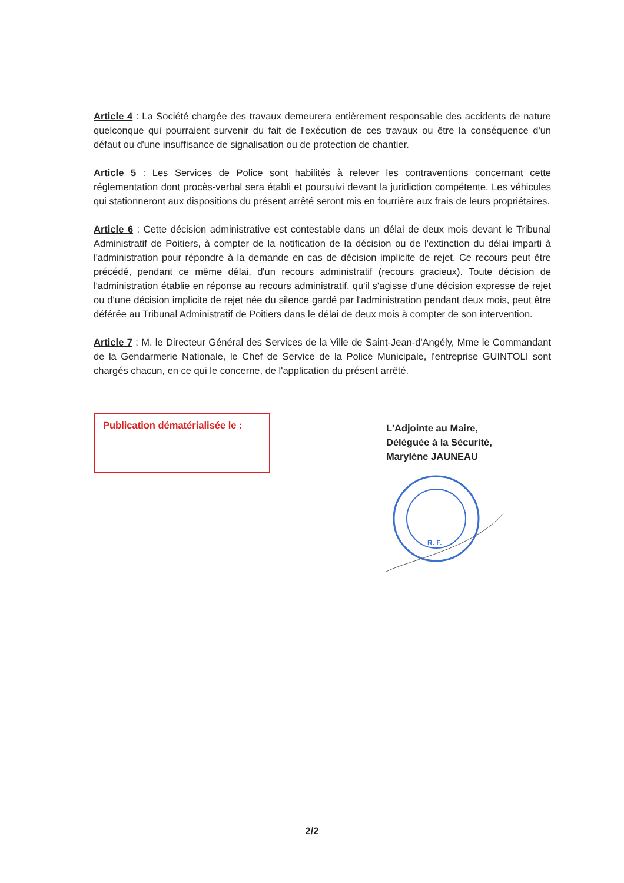Article 4 : La Société chargée des travaux demeurera entièrement responsable des accidents de nature quelconque qui pourraient survenir du fait de l'exécution de ces travaux ou être la conséquence d'un défaut ou d'une insuffisance de signalisation ou de protection de chantier.
Article 5 : Les Services de Police sont habilités à relever les contraventions concernant cette réglementation dont procès-verbal sera établi et poursuivi devant la juridiction compétente. Les véhicules qui stationneront aux dispositions du présent arrêté seront mis en fourrière aux frais de leurs propriétaires.
Article 6 : Cette décision administrative est contestable dans un délai de deux mois devant le Tribunal Administratif de Poitiers, à compter de la notification de la décision ou de l'extinction du délai imparti à l'administration pour répondre à la demande en cas de décision implicite de rejet. Ce recours peut être précédé, pendant ce même délai, d'un recours administratif (recours gracieux). Toute décision de l'administration établie en réponse au recours administratif, qu'il s'agisse d'une décision expresse de rejet ou d'une décision implicite de rejet née du silence gardé par l'administration pendant deux mois, peut être déférée au Tribunal Administratif de Poitiers dans le délai de deux mois à compter de son intervention.
Article 7 : M. le Directeur Général des Services de la Ville de Saint-Jean-d'Angély, Mme le Commandant de la Gendarmerie Nationale, le Chef de Service de la Police Municipale, l'entreprise GUINTOLI sont chargés chacun, en ce qui le concerne, de l'application du présent arrêté.
Publication dématérialisée le :
L'Adjointe au Maire,
Déléguée à la Sécurité,
Marylène JAUNEAU
R. F.
2/2